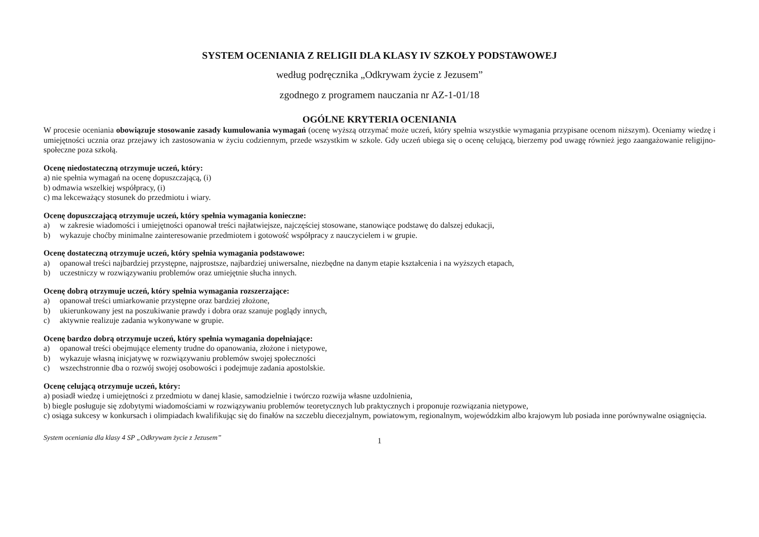SYSTEM OCENIANIA Z RELIGII DLA KLASY IV SZKOŁY PODSTAWOWEJ
według podręcznika „Odkrywam życie z Jezusem”
zgodnego z programem nauczania nr AZ-1-01/18
OGÓLNE KRYTERIA OCENIANIA
W procesie oceniania obowiązuje stosowanie zasady kumulowania wymagań (ocenę wyższą otrzymać może uczeń, który spełnia wszystkie wymagania przypisane ocenom niższym). Oceniamy wiedzę i umiejętności ucznia oraz przejawy ich zastosowania w życiu codziennym, przede wszystkim w szkole. Gdy uczeń ubiega się o ocenę celującą, bierzemy pod uwagę również jego zaangażowanie religijno-społeczne poza szkołą.
Ocenę niedostateczną otrzymuje uczeń, który:
a) nie spełnia wymagań na ocenę dopuszczającą, (i)
b) odmawia wszelkiej współpracy, (i)
c) ma lekceważący stosunek do przedmiotu i wiary.
Ocenę dopuszczającą otrzymuje uczeń, który spełnia wymagania konieczne:
a) w zakresie wiadomości i umiejętności opanował treści najłatwiejsze, najczęściej stosowane, stanowiące podstawę do dalszej edukacji,
b) wykazuje choćby minimalne zainteresowanie przedmiotem i gotowość współpracy z nauczycielem i w grupie.
Ocenę dostateczną otrzymuje uczeń, który spełnia wymagania podstawowe:
a) opanował treści najbardziej przystępne, najprostsze, najbardziej uniwersalne, niezbędne na danym etapie kształcenia i na wyższych etapach,
b) uczestniczy w rozwiązywaniu problemów oraz umiejętnie słucha innych.
Ocenę dobrą otrzymuje uczeń, który spełnia wymagania rozszerzające:
a) opanował treści umiarkowanie przystępne oraz bardziej złożone,
b) ukierunkowany jest na poszukiwanie prawdy i dobra oraz szanuje poglądy innych,
c) aktywnie realizuje zadania wykonywane w grupie.
Ocenę bardzo dobrą otrzymuje uczeń, który spełnia wymagania dopełniające:
a) opanował treści obejmujące elementy trudne do opanowania, złożone i nietypowe,
b) wykazuje własną inicjatywę w rozwiązywaniu problemów swojej społeczności
c) wszechstronnie dba o rozwój swojej osobowości i podejmuje zadania apostolskie.
Ocenę celującą otrzymuje uczeń, który:
a) posiadł wiedzę i umiejętności z przedmiotu w danej klasie, samodzielnie i twórczo rozwija własne uzdolnienia,
b) biegle posługuje się zdobytymi wiadomościami w rozwiązywaniu problemów teoretycznych lub praktycznych i proponuje rozwiązania nietypowe,
c) osiąga sukcesy w konkursach i olimpiadach kwalifikując się do finałów na szczeblu diecezjalnym, powiatowym, regionalnym, wojewódzkim albo krajowym lub posiada inne porównywalne osiągnięcia.
System oceniania dla klasy 4 SP „Odkrywam życie z Jezusem” 1